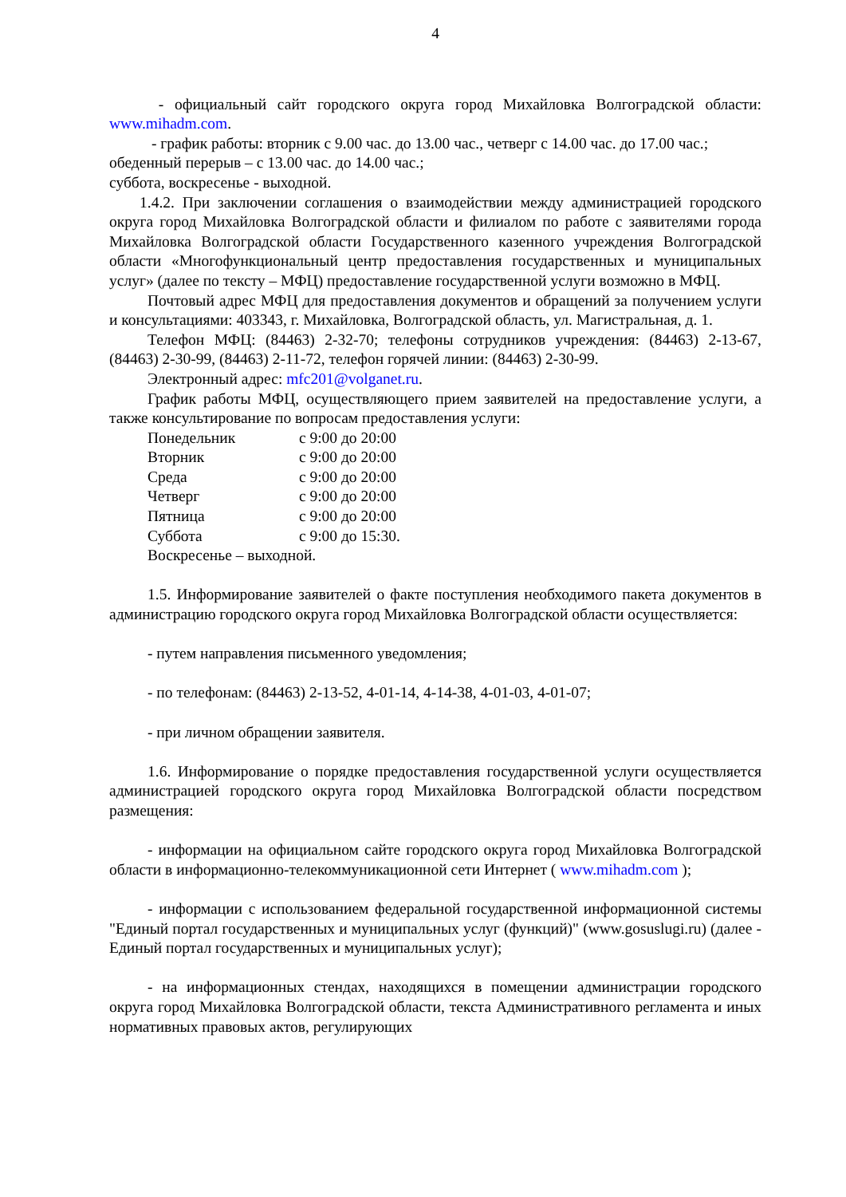4
- официальный сайт городского округа город Михайловка Волгоградской области: www.mihadm.com.
- график работы: вторник с 9.00 час. до 13.00 час., четверг с 14.00 час. до 17.00 час.;
обеденный перерыв – с 13.00 час. до 14.00 час.;
суббота, воскресенье - выходной.
1.4.2. При заключении соглашения о взаимодействии между администрацией городского округа город Михайловка Волгоградской области и филиалом по работе с заявителями города Михайловка Волгоградской области Государственного казенного учреждения Волгоградской области «Многофункциональный центр предоставления государственных и муниципальных услуг» (далее по тексту – МФЦ) предоставление государственной услуги возможно в МФЦ.
Почтовый адрес МФЦ для предоставления документов и обращений за получением услуги и консультациями: 403343, г. Михайловка, Волгоградской область, ул. Магистральная, д. 1.
Телефон МФЦ: (84463) 2-32-70; телефоны сотрудников учреждения: (84463) 2-13-67, (84463) 2-30-99, (84463) 2-11-72, телефон горячей линии: (84463) 2-30-99.
Электронный адрес: mfc201@volganet.ru.
График работы МФЦ, осуществляющего прием заявителей на предоставление услуги, а также консультирование по вопросам предоставления услуги:
Понедельник с 9:00 до 20:00
Вторник с 9:00 до 20:00
Среда с 9:00 до 20:00
Четверг с 9:00 до 20:00
Пятница с 9:00 до 20:00
Суббота с 9:00 до 15:30.
Воскресенье – выходной.
1.5. Информирование заявителей о факте поступления необходимого пакета документов в администрацию городского округа город Михайловка Волгоградской области осуществляется:
- путем направления письменного уведомления;
- по телефонам: (84463) 2-13-52, 4-01-14, 4-14-38, 4-01-03, 4-01-07;
- при личном обращении заявителя.
1.6. Информирование о порядке предоставления государственной услуги осуществляется администрацией городского округа город Михайловка Волгоградской области посредством размещения:
- информации на официальном сайте городского округа город Михайловка Волгоградской области в информационно-телекоммуникационной сети Интернет ( www.mihadm.com );
- информации с использованием федеральной государственной информационной системы "Единый портал государственных и муниципальных услуг (функций)" (www.gosuslugi.ru) (далее - Единый портал государственных и муниципальных услуг);
- на информационных стендах, находящихся в помещении администрации городского округа город Михайловка Волгоградской области, текста Административного регламента и иных нормативных правовых актов, регулирующих